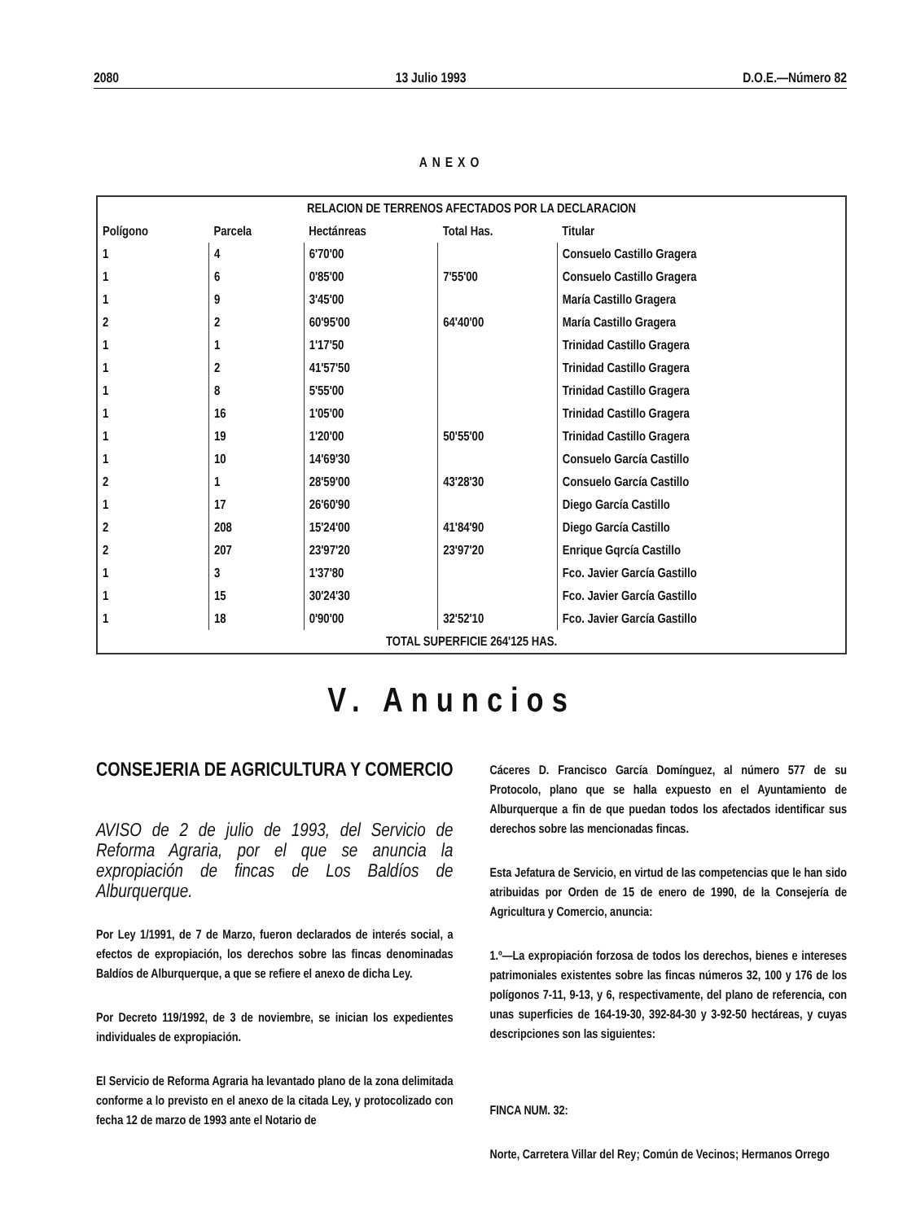2080 13 Julio 1993 D.O.E.—Número 82
ANEXO
| RELACION DE TERRENOS AFECTADOS POR LA DECLARACION | | | | |
| --- | --- | --- | --- | --- |
| Polígono | Parcela | Hectánreas | Total Has. | Titular |
| 1 | 4 | 6'70'00 | | Consuelo Castillo Gragera |
| 1 | 6 | 0'85'00 | 7'55'00 | Consuelo Castillo Gragera |
| 1 | 9 | 3'45'00 | | María Castillo Gragera |
| 2 | 2 | 60'95'00 | 64'40'00 | María Castillo Gragera |
| 1 | 1 | 1'17'50 | | Trinidad Castillo Gragera |
| 1 | 2 | 41'57'50 | | Trinidad Castillo Gragera |
| 1 | 8 | 5'55'00 | | Trinidad Castillo Gragera |
| 1 | 16 | 1'05'00 | | Trinidad Castillo Gragera |
| 1 | 19 | 1'20'00 | 50'55'00 | Trinidad Castillo Gragera |
| 1 | 10 | 14'69'30 | | Consuelo García Castillo |
| 2 | 1 | 28'59'00 | 43'28'30 | Consuelo García Castillo |
| 1 | 17 | 26'60'90 | | Diego García Castillo |
| 2 | 208 | 15'24'00 | 41'84'90 | Diego García Castillo |
| 2 | 207 | 23'97'20 | 23'97'20 | Enrique Gqrcía Castillo |
| 1 | 3 | 1'37'80 | | Fco. Javier García Gastillo |
| 1 | 15 | 30'24'30 | | Fco. Javier García Gastillo |
| 1 | 18 | 0'90'00 | 32'52'10 | Fco. Javier García Gastillo |
| TOTAL SUPERFICIE 264'125 HAS. | | | | |
V. Anuncios
CONSEJERIA DE AGRICULTURA Y COMERCIO
AVISO de 2 de julio de 1993, del Servicio de Reforma Agraria, por el que se anuncia la expropiación de fincas de Los Baldíos de Alburquerque.
Por Ley 1/1991, de 7 de Marzo, fueron declarados de interés social, a efectos de expropiación, los derechos sobre las fincas denominadas Baldíos de Alburquerque, a que se refiere el anexo de dicha Ley.
Por Decreto 119/1992, de 3 de noviembre, se inician los expedientes individuales de expropiación.
El Servicio de Reforma Agraria ha levantado plano de la zona delimitada conforme a lo previsto en el anexo de la citada Ley, y protocolizado con fecha 12 de marzo de 1993 ante el Notario de
Cáceres D. Francisco García Domínguez, al número 577 de su Protocolo, plano que se halla expuesto en el Ayuntamiento de Alburquerque a fin de que puedan todos los afectados identificar sus derechos sobre las mencionadas fincas.
Esta Jefatura de Servicio, en virtud de las competencias que le han sido atribuidas por Orden de 15 de enero de 1990, de la Consejería de Agricultura y Comercio, anuncia:
1.º—La expropiación forzosa de todos los derechos, bienes e intereses patrimoniales existentes sobre las fincas números 32, 100 y 176 de los polígonos 7-11, 9-13, y 6, respectivamente, del plano de referencia, con unas superficies de 164-19-30, 392-84-30 y 3-92-50 hectáreas, y cuyas descripciones son las siguientes:
FINCA NUM. 32:
Norte, Carretera Villar del Rey; Común de Vecinos; Hermanos Orrego